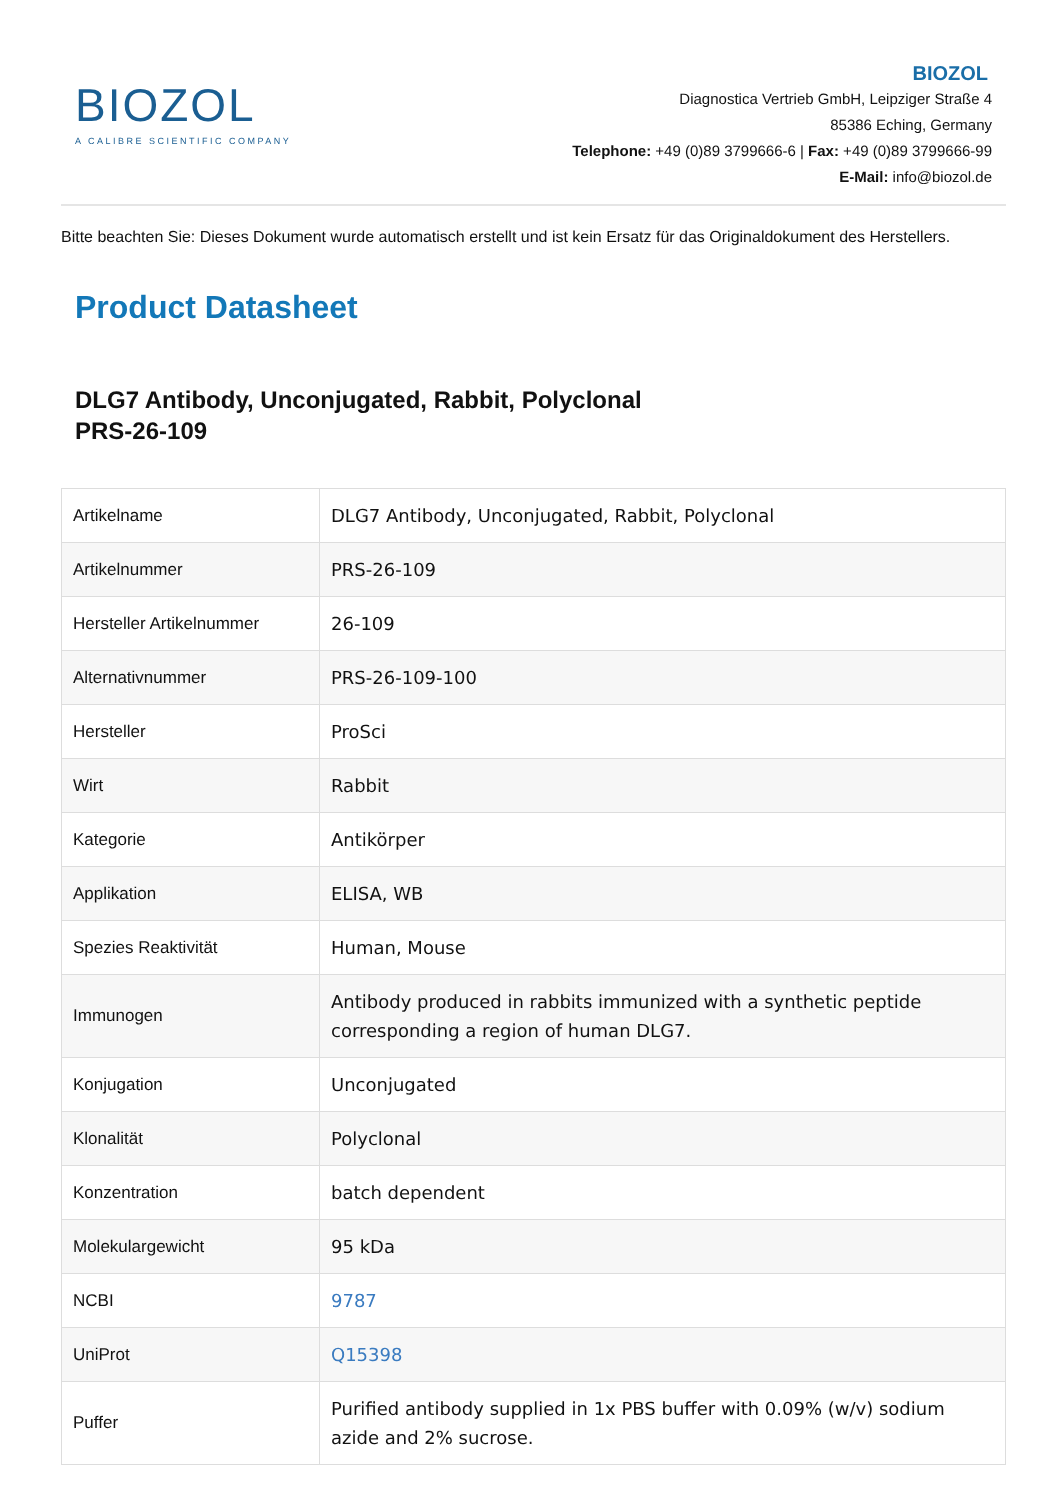BIOZOL
A CALIBRE SCIENTIFIC COMPANY
BIOZOL
Diagnostica Vertrieb GmbH, Leipziger Straße 4
85386 Eching, Germany
Telephone: +49 (0)89 3799666-6 | Fax: +49 (0)89 3799666-99
E-Mail: info@biozol.de
Bitte beachten Sie: Dieses Dokument wurde automatisch erstellt und ist kein Ersatz für das Originaldokument des Herstellers.
Product Datasheet
DLG7 Antibody, Unconjugated, Rabbit, Polyclonal
PRS-26-109
| Artikelname | DLG7 Antibody, Unconjugated, Rabbit, Polyclonal |
| Artikelnummer | PRS-26-109 |
| Hersteller Artikelnummer | 26-109 |
| Alternativnummer | PRS-26-109-100 |
| Hersteller | ProSci |
| Wirt | Rabbit |
| Kategorie | Antikörper |
| Applikation | ELISA, WB |
| Spezies Reaktivität | Human, Mouse |
| Immunogen | Antibody produced in rabbits immunized with a synthetic peptide corresponding a region of human DLG7. |
| Konjugation | Unconjugated |
| Klonalität | Polyclonal |
| Konzentration | batch dependent |
| Molekulargewicht | 95 kDa |
| NCBI | 9787 |
| UniProt | Q15398 |
| Puffer | Purified antibody supplied in 1x PBS buffer with 0.09% (w/v) sodium azide and 2% sucrose. |